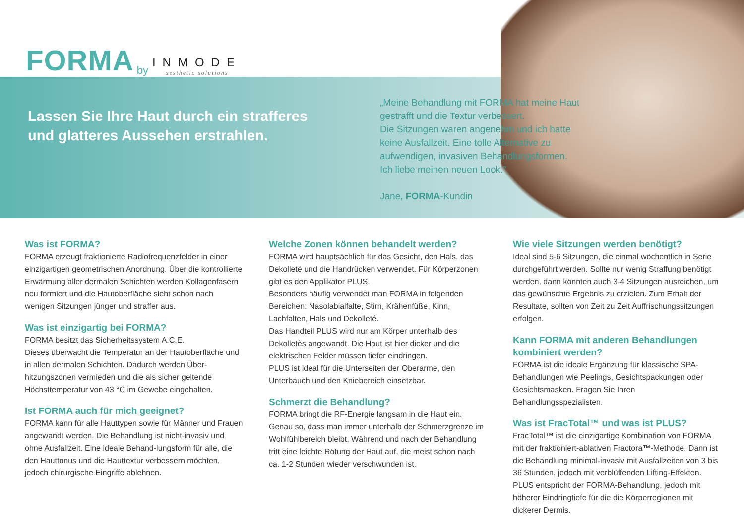FORMA by INMODE
aesthetic solutions
Lassen Sie Ihre Haut durch ein strafferes und glatteres Aussehen erstrahlen.
„Meine Behandlung mit FORMA hat meine Haut
gestrafft und die Textur verbessert.
Die Sitzungen waren angenehm und ich hatte
keine Ausfallzeit. Eine tolle Alternative zu
aufwendigen, invasiven Behandlungsformen.
Ich liebe meinen neuen Look.”
Jane, FORMA-Kundin
Was ist FORMA?
FORMA erzeugt fraktionierte Radiofrequenzfelder in einer einzigartigen geometrischen Anordnung. Über die kontrollierte Erwärmung aller dermalen Schichten werden Kollagenfasern neu formiert und die Hautoberfläche sieht schon nach wenigen Sitzungen jünger und straffer aus.
Was ist einzigartig bei FORMA?
FORMA besitzt das Sicherheitssystem A.C.E.
Dieses überwacht die Temperatur an der Hautoberfläche und in allen dermalen Schichten. Dadurch werden Über-hitzungszonen vermieden und die als sicher geltende Höchsttemperatur von 43 °C im Gewebe eingehalten.
Ist FORMA auch für mich geeignet?
FORMA kann für alle Hauttypen sowie für Männer und Frauen angewandt werden. Die Behandlung ist nicht-invasiv und ohne Ausfallzeit. Eine ideale Behand-lungsform für alle, die den Hauttonus und die Hauttextur verbessern möchten, jedoch chirurgische Eingriffe ablehnen.
Welche Zonen können behandelt werden?
FORMA wird hauptsächlich für das Gesicht, den Hals, das Dekolleté und die Handrücken verwendet. Für Körperzonen gibt es den Applikator PLUS.
Besonders häufig verwendet man FORMA in folgenden Bereichen: Nasolabialfalte, Stirn, Krähenfüße, Kinn, Lachfalten, Hals und Dekolleté.
Das Handteil PLUS wird nur am Körper unterhalb des Dekolletès angewandt. Die Haut ist hier dicker und die elektrischen Felder müssen tiefer eindringen.
PLUS ist ideal für die Unterseiten der Oberarme, den Unterbauch und den Kniebereich einsetzbar.
Schmerzt die Behandlung?
FORMA bringt die RF-Energie langsam in die Haut ein. Genau so, dass man immer unterhalb der Schmerzgrenze im Wohlfühlbereich bleibt. Während und nach der Behandlung tritt eine leichte Rötung der Haut auf, die meist schon nach ca. 1-2 Stunden wieder verschwunden ist.
Wie viele Sitzungen werden benötigt?
Ideal sind 5-6 Sitzungen, die einmal wöchentlich in Serie durchgeführt werden. Sollte nur wenig Straffung benötigt werden, dann könnten auch 3-4 Sitzungen ausreichen, um das gewünschte Ergebnis zu erzielen. Zum Erhalt der Resultate, sollten von Zeit zu Zeit Auffrischungssitzungen erfolgen.
Kann FORMA mit anderen Behandlungen kombiniert werden?
FORMA ist die ideale Ergänzung für klassische SPA-Behandlungen wie Peelings, Gesichtspackungen oder Gesichtsmasken. Fragen Sie Ihren Behandlungsspezialisten.
Was ist FracTotal™ und was ist PLUS?
FracTotal™ ist die einzigartige Kombination von FORMA mit der fraktioniert-ablativen Fractora™-Methode. Dann ist die Behandlung minimal-invasiv mit Ausfallzeiten von 3 bis 36 Stunden, jedoch mit verblüffenden Lifting-Effekten. PLUS entspricht der FORMA-Behandlung, jedoch mit höherer Eindringtiefe für die die Körperregionen mit dickerer Dermis.